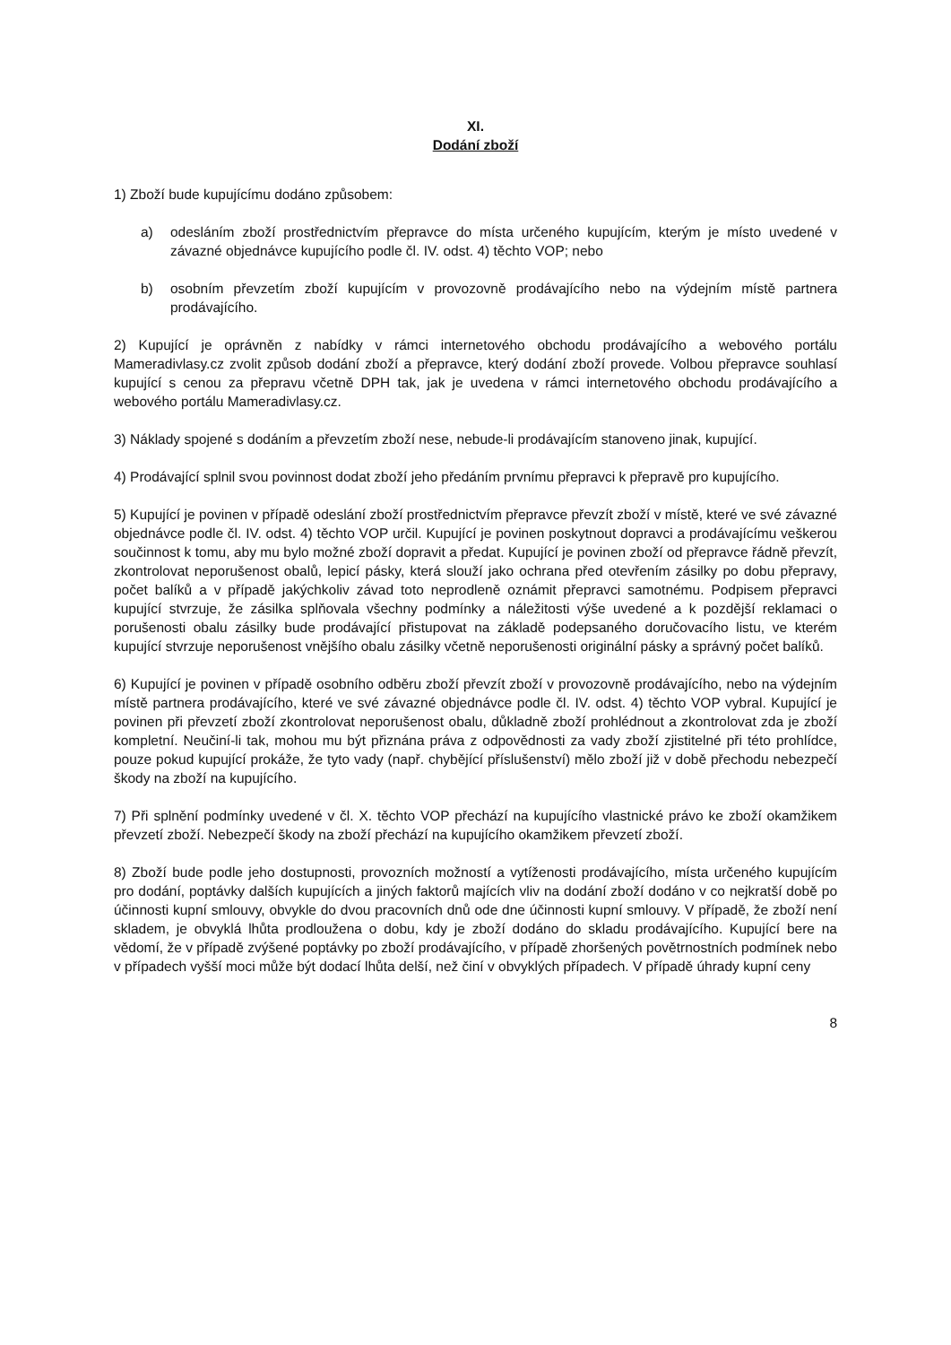XI.
Dodání zboží
1) Zboží bude kupujícímu dodáno způsobem:
a) odesláním zboží prostřednictvím přepravce do místa určeného kupujícím, kterým je místo uvedené v závazné objednávce kupujícího podle čl. IV. odst. 4) těchto VOP; nebo
b) osobním převzetím zboží kupujícím v provozovně prodávajícího nebo na výdejním místě partnera prodávajícího.
2) Kupující je oprávněn z nabídky v rámci internetového obchodu prodávajícího a webového portálu Mameradivlasy.cz zvolit způsob dodání zboží a přepravce, který dodání zboží provede. Volbou přepravce souhlasí kupující s cenou za přepravu včetně DPH tak, jak je uvedena v rámci internetového obchodu prodávajícího a webového portálu Mameradivlasy.cz.
3) Náklady spojené s dodáním a převzetím zboží nese, nebude-li prodávajícím stanoveno jinak, kupující.
4) Prodávající splnil svou povinnost dodat zboží jeho předáním prvnímu přepravci k přepravě pro kupujícího.
5) Kupující je povinen v případě odeslání zboží prostřednictvím přepravce převzít zboží v místě, které ve své závazné objednávce podle čl. IV. odst. 4) těchto VOP určil. Kupující je povinen poskytnout dopravci a prodávajícímu veškerou součinnost k tomu, aby mu bylo možné zboží dopravit a předat. Kupující je povinen zboží od přepravce řádně převzít, zkontrolovat neporušenost obalů, lepicí pásky, která slouží jako ochrana před otevřením zásilky po dobu přepravy, počet balíků a v případě jakýchkoliv závad toto neprodleně oznámit přepravci samotnému. Podpisem přepravci kupující stvrzuje, že zásilka splňovala všechny podmínky a náležitosti výše uvedené a k pozdější reklamaci o porušenosti obalu zásilky bude prodávající přistupovat na základě podepsaného doručovacího listu, ve kterém kupující stvrzuje neporušenost vnějšího obalu zásilky včetně neporušenosti originální pásky a správný počet balíků.
6) Kupující je povinen v případě osobního odběru zboží převzít zboží v provozovně prodávajícího, nebo na výdejním místě partnera prodávajícího, které ve své závazné objednávce podle čl. IV. odst. 4) těchto VOP vybral. Kupující je povinen při převzetí zboží zkontrolovat neporušenost obalu, důkladně zboží prohlédnout a zkontrolovat zda je zboží kompletní. Neučiní-li tak, mohou mu být přiznána práva z odpovědnosti za vady zboží zjistitelné při této prohlídce, pouze pokud kupující prokáže, že tyto vady (např. chybějící příslušenství) mělo zboží již v době přechodu nebezpečí škody na zboží na kupujícího.
7) Při splnění podmínky uvedené v čl. X. těchto VOP přechází na kupujícího vlastnické právo ke zboží okamžikem převzetí zboží. Nebezpečí škody na zboží přechází na kupujícího okamžikem převzetí zboží.
8) Zboží bude podle jeho dostupnosti, provozních možností a vytíženosti prodávajícího, místa určeného kupujícím pro dodání, poptávky dalších kupujících a jiných faktorů majících vliv na dodání zboží dodáno v co nejkratší době po účinnosti kupní smlouvy, obvykle do dvou pracovních dnů ode dne účinnosti kupní smlouvy. V případě, že zboží není skladem, je obvyklá lhůta prodloužena o dobu, kdy je zboží dodáno do skladu prodávajícího. Kupující bere na vědomí, že v případě zvýšené poptávky po zboží prodávajícího, v případě zhoršených povětrnostních podmínek nebo v případech vyšší moci může být dodací lhůta delší, než činí v obvyklých případech. V případě úhrady kupní ceny
8